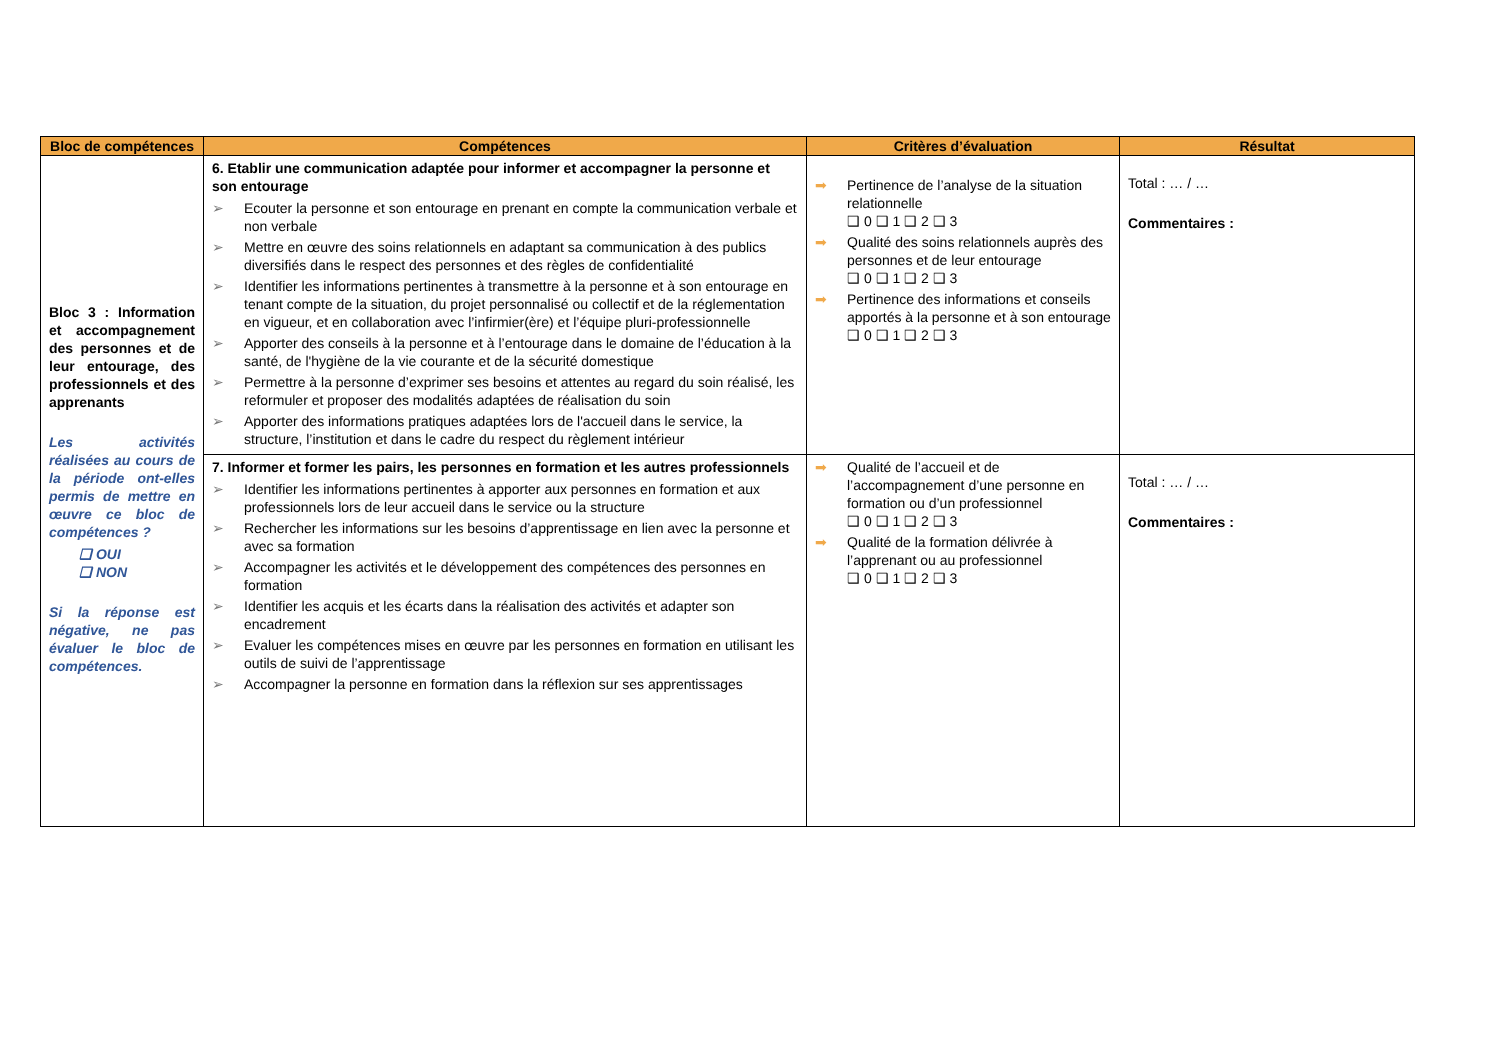| Bloc de compétences | Compétences | Critères d’évaluation | Résultat |
| --- | --- | --- | --- |
| Bloc 3 : Information et accompagnement des personnes et de leur entourage, des professionnels et des apprenants Les activités réalisées au cours de la période ont-elles permis de mettre en œuvre ce bloc de compétences ? ❑ OUI ❑ NON Si la réponse est négative, ne pas évaluer le bloc de compétences. | 6. Etablir une communication adaptée pour informer et accompagner la personne et son entourage ➢ Ecouter la personne et son entourage en prenant en compte la communication verbale et non verbale ➢ Mettre en œuvre des soins relationnels en adaptant sa communication à des publics diversifiés dans le respect des personnes et des règles de confidentialité ➢ Identifier les informations pertinentes à transmettre à la personne et à son entourage en tenant compte de la situation, du projet personnalisé ou collectif et de la réglementation en vigueur, et en collaboration avec l’infirmier(ère) et l’équipe pluri-professionnelle ➢ Apporter des conseils à la personne et à l’entourage dans le domaine de l’éducation à la santé, de l'hygiène de la vie courante et de la sécurité domestique ➢ Permettre à la personne d’exprimer ses besoins et attentes au regard du soin réalisé, les reformuler et proposer des modalités adaptées de réalisation du soin ➢ Apporter des informations pratiques adaptées lors de l'accueil dans le service, la structure, l’institution et dans le cadre du respect du règlement intérieur | ➡ Pertinence de l’analyse de la situation relationnelle ❑ 0 ❑ 1 ❑ 2 ❑ 3 ➡ Qualité des soins relationnels auprès des personnes et de leur entourage ❑ 0 ❑ 1 ❑ 2 ❑ 3 ➡ Pertinence des informations et conseils apportés à la personne et à son entourage ❑ 0 ❑ 1 ❑ 2 ❑ 3 | Total : … / … Commentaires : |
| | 7. Informer et former les pairs, les personnes en formation et les autres professionnels ➢ Identifier les informations pertinentes à apporter aux personnes en formation et aux professionnels lors de leur accueil dans le service ou la structure ➢ Rechercher les informations sur les besoins d’apprentissage en lien avec la personne et avec sa formation ➢ Accompagner les activités et le développement des compétences des personnes en formation ➢ Identifier les acquis et les écarts dans la réalisation des activités et adapter son encadrement ➢ Evaluer les compétences mises en œuvre par les personnes en formation en utilisant les outils de suivi de l’apprentissage ➢ Accompagner la personne en formation dans la réflexion sur ses apprentissages | ➡ Qualité de l’accueil et de l’accompagnement d’une personne en formation ou d’un professionnel ❑ 0 ❑ 1 ❑ 2 ❑ 3 ➡ Qualité de la formation délivrée à l’apprenant ou au professionnel ❑ 0 ❑ 1 ❑ 2 ❑ 3 | Total : … / … Commentaires : |